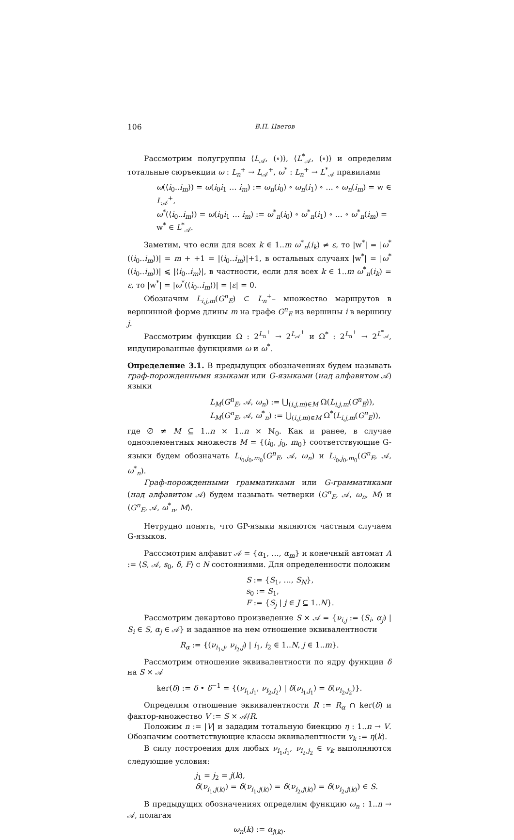106 В.П. Цветов
Рассмотрим полугруппы ⟨L<sub>𝒜</sub>, (∘)⟩, ⟨L<sup>*</sup><sub>𝒜</sub>, (∘)⟩ и определим тотальные сюръекции ω : L<sub>n</sub><sup>+</sup> → L<sub>𝒜</sub><sup>+</sup>, ω<sup>*</sup> : L<sub>n</sub><sup>+</sup> → L<sup>*</sup><sub>𝒜</sub> правилами
ω(⟨i<sub>0</sub>..i<sub>m</sub>⟩) = ω(i<sub>0</sub>i<sub>1</sub> … i<sub>m</sub>) := ω<sub>n</sub>(i<sub>0</sub>) ∘ ω<sub>n</sub>(i<sub>1</sub>) ∘ … ∘ ω<sub>n</sub>(i<sub>m</sub>) = w ∈ L<sub>𝒜</sub><sup>+</sup>,
ω<sup>*</sup>(⟨i<sub>0</sub>..i<sub>m</sub>⟩) = ω(i<sub>0</sub>i<sub>1</sub> … i<sub>m</sub>) := ω<sup>*</sup><sub>n</sub>(i<sub>0</sub>) ∘ ω<sup>*</sup><sub>n</sub>(i<sub>1</sub>) ∘ … ∘ ω<sup>*</sup><sub>n</sub>(i<sub>m</sub>) = w<sup>*</sup> ∈ L<sup>*</sup><sub>𝒜</sub>.
Заметим, что если для всех k ∈ 1..m ω<sup>*</sup><sub>n</sub>(i<sub>k</sub>) ≠ ε, то |w<sup>*</sup>| = |ω<sup>*</sup>(⟨i<sub>0</sub>..i<sub>m</sub>⟩)| = m + +1 = |⟨i<sub>0</sub>..i<sub>m</sub>⟩|+1, в остальных случаях |w<sup>*</sup>| = |ω<sup>*</sup>(⟨i<sub>0</sub>..i<sub>m</sub>⟩)| ⩽ |⟨i<sub>0</sub>..i<sub>m</sub>⟩|, в частности, если для всех k ∈ 1..m ω<sup>*</sup><sub>n</sub>(i<sub>k</sub>) = ε, то |w<sup>*</sup>| = |ω<sup>*</sup>(⟨i<sub>0</sub>..i<sub>m</sub>⟩)| = |ε| = 0.
Обозначим L<sub>i,j,m</sub>(G<sup>n</sup><sub>E</sub>) ⊂ L<sub>n</sub><sup>+</sup>– множество маршрутов в вершинной форме длины m на графе G<sup>n</sup><sub>E</sub> из вершины i в вершину j.
Рассмотрим функции Ω : 2<sup>L<sub>n</sub><sup>+</sup></sup> → 2<sup>L<sub>𝒜</sub><sup>+</sup></sup> и Ω<sup>*</sup> : 2<sup>L<sub>n</sub><sup>+</sup></sup> → 2<sup>L<sup>*</sup><sub>𝒜</sub></sup>, индуцированные функциями ω и ω<sup>*</sup>.
Определение 3.1. В предыдущих обозначениях будем называть граф-порожденными языками или G-языками (над алфавитом 𝒜) языки
L<sub>M</sub>(G<sup>n</sup><sub>E</sub>, 𝒜, ω<sub>n</sub>) := ⋃<sub>(i,j,m)∈M</sub> Ω(L<sub>i,j,m</sub>(G<sup>n</sup><sub>E</sub>)),
L<sub>M</sub>(G<sup>n</sup><sub>E</sub>, 𝒜, ω<sup>*</sup><sub>n</sub>) := ⋃<sub>(i,j,m)∈M</sub> Ω<sup>*</sup>(L<sub>i,j,m</sub>(G<sup>n</sup><sub>E</sub>)),
где ∅ ≠ M ⊆ 1..n × 1..n × ℕ<sub>0</sub>. Как и ранее, в случае одноэлементных множеств M = {(i<sub>0</sub>, j<sub>0</sub>, m<sub>0</sub>} соответствующие G-языки будем обозначать L<sub>i<sub>0</sub>,j<sub>0</sub>,m<sub>0</sub></sub>(G<sup>n</sup><sub>E</sub>, 𝒜, ω<sub>n</sub>) и L<sub>i<sub>0</sub>,j<sub>0</sub>,m<sub>0</sub></sub>(G<sup>n</sup><sub>E</sub>, 𝒜, ω<sup>*</sup><sub>n</sub>).
Граф-порожденными грамматиками или G-грамматиками (над алфавитом 𝒜) будем называть четверки ⟨G<sup>n</sup><sub>E</sub>, 𝒜, ω<sub>n</sub>, M⟩ и ⟨G<sup>n</sup><sub>E</sub>, 𝒜, ω<sup>*</sup><sub>n</sub>, M⟩.
Нетрудно понять, что GP-языки являются частным случаем G-языков.
Расссмотрим алфавит 𝒜 = {α<sub>1</sub>, …, α<sub>m</sub>} и конечный автомат A := ⟨S, 𝒜, s<sub>0</sub>, δ, F⟩ с N состояниями. Для определенности положим
S := {S<sub>1</sub>, …, S<sub>N</sub>},
s<sub>0</sub> := S<sub>1</sub>,
F := {S<sub>j</sub> | j ∈ J ⊆ 1..N}.
Рассмотрим декартово произведение S × 𝒜 = {ν<sub>i,j</sub> := (S<sub>i</sub>, α<sub>j</sub>) | S<sub>i</sub> ∈ S, α<sub>j</sub> ∈ 𝒜} и заданное на нем отношение эквивалентности
R<sub>α</sub> := {(ν<sub>i<sub>1</sub>,j</sub>, ν<sub>i<sub>2</sub>,j</sub>) | i<sub>1</sub>, i<sub>2</sub> ∈ 1..N, j ∈ 1..m}.
Рассмотрим отношение эквивалентности по ядру функции δ на S × 𝒜
ker(δ) := δ • δ<sup>−1</sup> = {(ν<sub>i<sub>1</sub>,j<sub>1</sub></sub>, ν<sub>i<sub>2</sub>,j<sub>2</sub></sub>) | δ(ν<sub>i<sub>1</sub>,j<sub>1</sub></sub>) = δ(ν<sub>i<sub>2</sub>,j<sub>2</sub></sub>)}.
Определим отношение эквивалентности R := R<sub>α</sub> ∩ ker(δ) и фактор-множество V := S × 𝒜/R.
Положим n := |V| и зададим тотальную биекцию η : 1..n → V. Обозначим соответствующие классы эквивалентности v<sub>k</sub> := η(k).
В силу построения для любых ν<sub>i<sub>1</sub>,j<sub>1</sub></sub>, ν<sub>i<sub>2</sub>,j<sub>2</sub></sub> ∈ v<sub>k</sub> выполняются следующие условия:
j<sub>1</sub> = j<sub>2</sub> = j(k),
δ(ν<sub>i<sub>1</sub>,j(k)</sub>) = δ(ν<sub>i<sub>1</sub>,j(k)</sub>) = δ(ν<sub>i<sub>2</sub>,j(k)</sub>) = δ(ν<sub>i<sub>2</sub>,j(k)</sub>) ∈ S.
В предыдущих обозначениях определим функцию ω<sub>n</sub> : 1..n → 𝒜, полагая
ω<sub>n</sub>(k) := α<sub>j(k)</sub>.